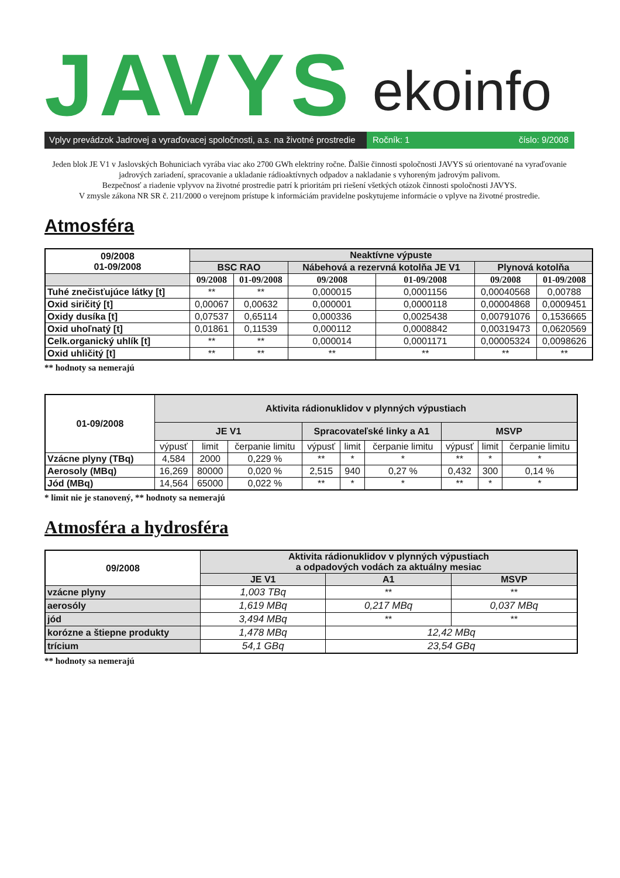JAVYS ekoinfo
Vplyv prevádzok Jadrovej a vyraďovacej spoločnosti, a.s. na životné prostredie
Ročník: 1 číslo: 9/2008
Jeden blok JE V1 v Jaslovských Bohuniciach vyrába viac ako 2700 GWh elektriny ročne. Ďalšie činnosti spoločnosti JAVYS sú orientované na vyraďovanie jadrových zariadení, spracovanie a ukladanie rádioaktívnych odpadov a nakladanie s vyhoreným jadrovým palivom.
Bezpečnosť a riadenie vplyvov na životné prostredie patrí k prioritám pri riešení všetkých otázok činnosti spoločnosti JAVYS.
V zmysle zákona NR SR č. 211/2000 o verejnom prístupe k informáciám pravidelne poskytujeme informácie o vplyve na životné prostredie.
Atmosféra
| 09/2008 01-09/2008 | Neaktívne výpuste | | | | | |
| --- | --- | --- | --- | --- | --- | --- |
| | BSC RAO | | Nábehová a rezervná kotolňa JE V1 | | Plynová kotolňa | |
| | 09/2008 | 01-09/2008 | 09/2008 | 01-09/2008 | 09/2008 | 01-09/2008 |
| Tuhé znečisťujúce látky [t] | ** | ** | 0,000015 | 0,0001156 | 0,00040568 | 0,00788 |
| Oxid siričitý [t] | 0,00067 | 0,00632 | 0,000001 | 0,0000118 | 0,00004868 | 0,0009451 |
| Oxidy dusíka [t] | 0,07537 | 0,65114 | 0,000336 | 0,0025438 | 0,00791076 | 0,1536665 |
| Oxid uhoľnatý [t] | 0,01861 | 0,11539 | 0,000112 | 0,0008842 | 0,00319473 | 0,0620569 |
| Celk.organický uhlík [t] | ** | ** | 0,000014 | 0,0001171 | 0,00005324 | 0,0098626 |
| Oxid uhličitý [t] | ** | ** | ** | ** | ** | ** |
** hodnoty sa nemerajú
| 01-09/2008 | Aktivita rádionuklidov v plynných výpustiach | | | | | | | | |
| --- | --- | --- | --- | --- | --- | --- | --- | --- | --- |
| | JE V1 | | | Spracovateľské linky a A1 | | | MSVP | | |
| | výpusť | limit | čerpanie limitu | výpusť | limit | čerpanie limitu | výpusť | limit | čerpanie limitu |
| Vzácne plyny (TBq) | 4,584 | 2000 | 0,229 % | ** | * | * | ** | * | * |
| Aerosoly (MBq) | 16,269 | 80000 | 0,020 % | 2,515 | 940 | 0,27 % | 0,432 | 300 | 0,14 % |
| Jód (MBq) | 14,564 | 65000 | 0,022 % | ** | * | * | ** | * | * |
* limit nie je stanovený, ** hodnoty sa nemerajú
Atmosféra a hydrosféra
| 09/2008 | Aktivita rádionuklidov v plynných výpustiach a odpadových vodách za aktuálny mesiac | | |
| --- | --- | --- | --- |
| | JE V1 | A1 | MSVP |
| vzácne plyny | 1,003 TBq | ** | ** |
| aerosóly | 1,619 MBq | 0,217 MBq | 0,037 MBq |
| jód | 3,494 MBq | ** | ** |
| korózne a štiepne produkty | 1,478 MBq | 12,42 MBq | |
| trícium | 54,1 GBq | 23,54 GBq | |
** hodnoty sa nemerajú